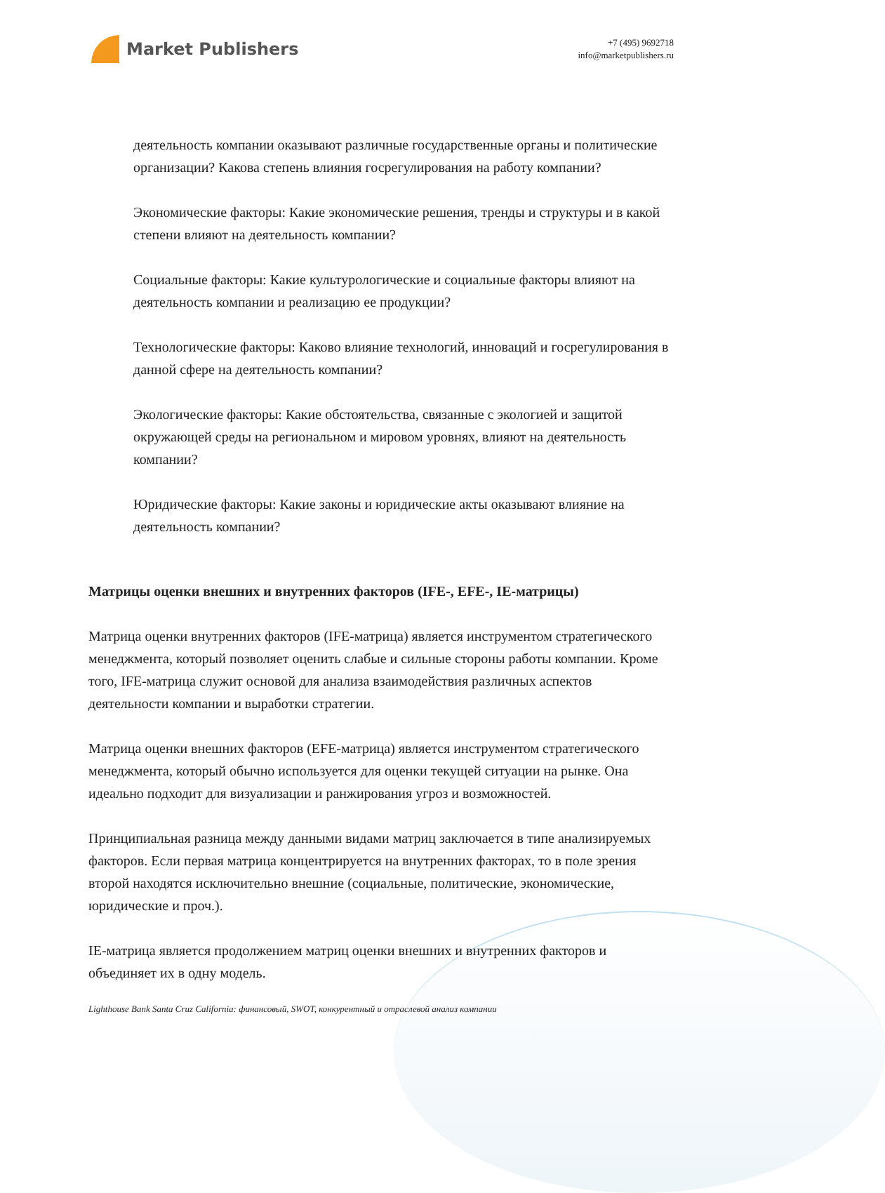Market Publishers
+7 (495) 9692718
info@marketpublishers.ru
деятельность компании оказывают различные государственные органы и политические организации? Какова степень влияния госрегулирования на работу компании?
Экономические факторы: Какие экономические решения, тренды и структуры и в какой степени влияют на деятельность компании?
Социальные факторы: Какие культурологические и социальные факторы влияют на деятельность компании и реализацию ее продукции?
Технологические факторы: Каково влияние технологий, инноваций и госрегулирования в данной сфере на деятельность компании?
Экологические факторы: Какие обстоятельства, связанные с экологией и защитой окружающей среды на региональном и мировом уровнях, влияют на деятельность компании?
Юридические факторы: Какие законы и юридические акты оказывают влияние на деятельность компании?
Матрицы оценки внешних и внутренних факторов (IFE-, EFE-, IE-матрицы)
Матрица оценки внутренних факторов (IFE-матрица) является инструментом стратегического менеджмента, который позволяет оценить слабые и сильные стороны работы компании. Кроме того, IFE-матрица служит основой для анализа взаимодействия различных аспектов деятельности компании и выработки стратегии.
Матрица оценки внешних факторов (EFE-матрица) является инструментом стратегического менеджмента, который обычно используется для оценки текущей ситуации на рынке. Она идеально подходит для визуализации и ранжирования угроз и возможностей.
Принципиальная разница между данными видами матриц заключается в типе анализируемых факторов. Если первая матрица концентрируется на внутренних факторах, то в поле зрения второй находятся исключительно внешние (социальные, политические, экономические, юридические и проч.).
IE-матрица является продолжением матриц оценки внешних и внутренних факторов и объединяет их в одну модель.
Lighthouse Bank Santa Cruz California: финансовый, SWOT, конкурентный и отраслевой анализ компании